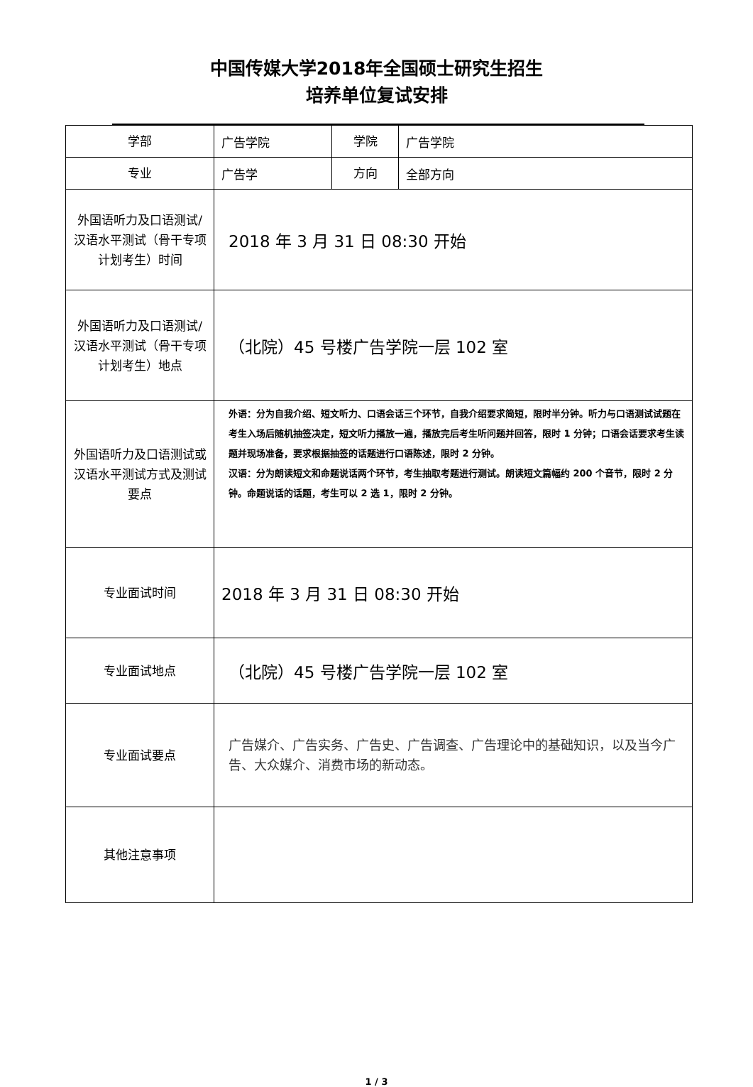中国传媒大学2018年全国硕士研究生招生
培养单位复试安排
| 学部 | 广告学院 | 学院 | 广告学院 |
| 专业 | 广告学 | 方向 | 全部方向 |
| 外国语听力及口语测试/汉语水平测试（骨干专项计划考生）时间 | 2018 年 3 月 31 日 08:30 开始 | | |
| 外国语听力及口语测试/汉语水平测试（骨干专项计划考生）地点 | （北院）45 号楼广告学院一层 102 室 | | |
| 外国语听力及口语测试或汉语水平测试方式及测试要点 | 外语：分为自我介绍、短文听力、口语会话三个环节，自我介绍要求简短，限时半分钟。听力与口语测试试题在考生入场后随机抽签决定，短文听力播放一遍，播放完后考生听问题并回答，限时 1 分钟；口语会话要求考生读题并现场准备，要求根据抽签的话题进行口语陈述，限时 2 分钟。 汉语：分为朗读短文和命题说话两个环节，考生抽取考题进行测试。朗读短文篇幅约 200 个音节，限时 2 分钟。命题说话的话题，考生可以 2 选 1，限时 2 分钟。 | | |
| 专业面试时间 | 2018 年 3 月 31 日 08:30 开始 | | |
| 专业面试地点 | （北院）45 号楼广告学院一层 102 室 | | |
| 专业面试要点 | 广告媒介、广告实务、广告史、广告调查、广告理论中的基础知识，以及当今广告、大众媒介、消费市场的新动态。 | | |
| 其他注意事项 | | | |
1 / 3